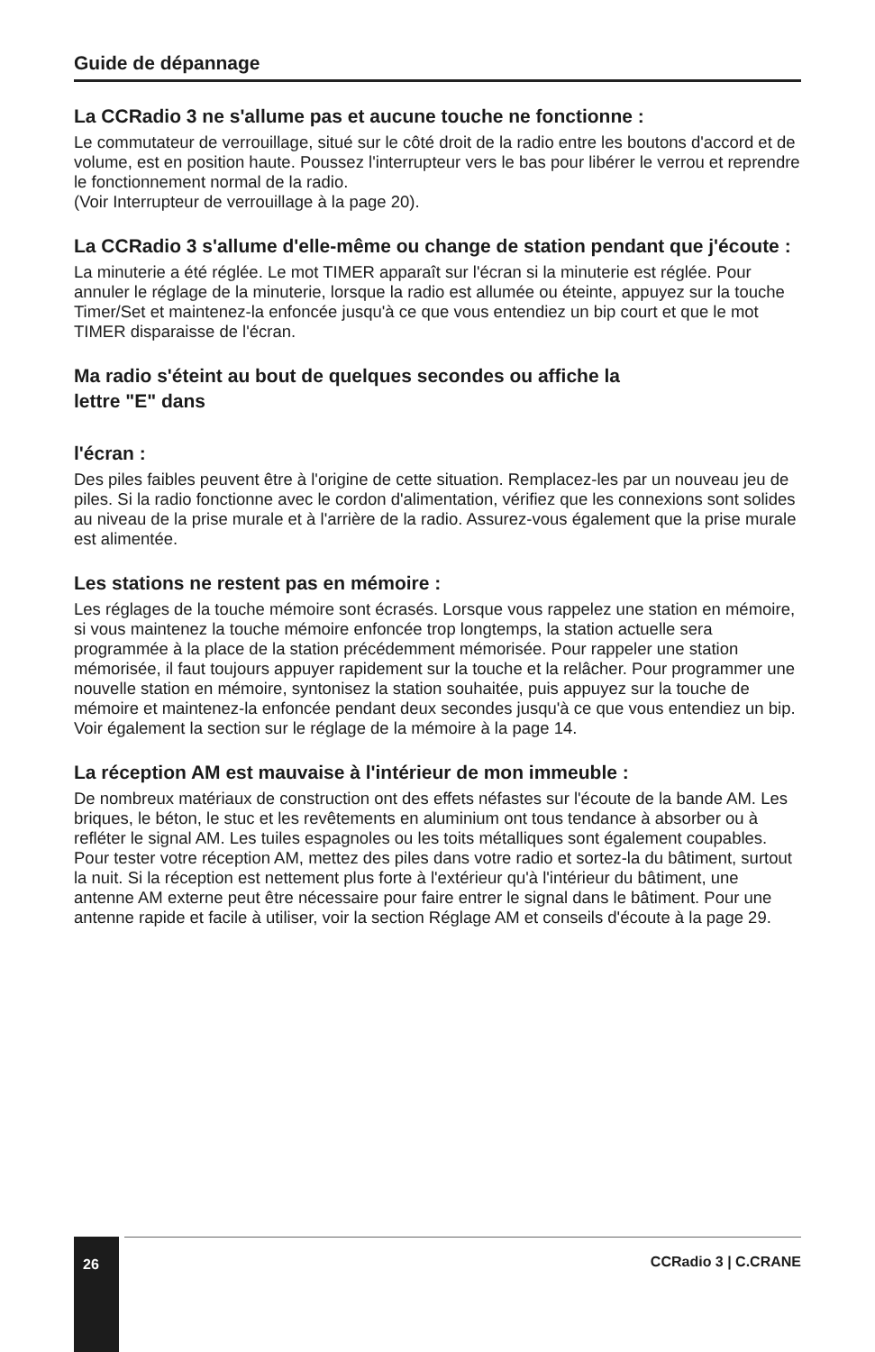Guide de dépannage
La CCRadio 3 ne s'allume pas et aucune touche ne fonctionne :
Le commutateur de verrouillage, situé sur le côté droit de la radio entre les boutons d'accord et de volume, est en position haute. Poussez l'interrupteur vers le bas pour libérer le verrou et reprendre le fonctionnement normal de la radio.
(Voir Interrupteur de verrouillage à la page 20).
La CCRadio 3 s'allume d'elle-même ou change de station pendant que j'écoute :
La minuterie a été réglée. Le mot TIMER apparaît sur l'écran si la minuterie est réglée. Pour annuler le réglage de la minuterie, lorsque la radio est allumée ou éteinte, appuyez sur la touche Timer/Set et maintenez-la enfoncée jusqu'à ce que vous entendiez un bip court et que le mot TIMER disparaisse de l'écran.
Ma radio s'éteint au bout de quelques secondes ou affiche la
lettre "E" dans
l'écran :
Des piles faibles peuvent être à l'origine de cette situation. Remplacez-les par un nouveau jeu de piles. Si la radio fonctionne avec le cordon d'alimentation, vérifiez que les connexions sont solides au niveau de la prise murale et à l'arrière de la radio. Assurez-vous également que la prise murale est alimentée.
Les stations ne restent pas en mémoire :
Les réglages de la touche mémoire sont écrasés. Lorsque vous rappelez une station en mémoire, si vous maintenez la touche mémoire enfoncée trop longtemps, la station actuelle sera programmée à la place de la station précédemment mémorisée. Pour rappeler une station mémorisée, il faut toujours appuyer rapidement sur la touche et la relâcher. Pour programmer une nouvelle station en mémoire, syntonisez la station souhaitée, puis appuyez sur la touche de mémoire et maintenez-la enfoncée pendant deux secondes jusqu'à ce que vous entendiez un bip. Voir également la section sur le réglage de la mémoire à la page 14.
La réception AM est mauvaise à l'intérieur de mon immeuble :
De nombreux matériaux de construction ont des effets néfastes sur l'écoute de la bande AM. Les briques, le béton, le stuc et les revêtements en aluminium ont tous tendance à absorber ou à refléter le signal AM. Les tuiles espagnoles ou les toits métalliques sont également coupables. Pour tester votre réception AM, mettez des piles dans votre radio et sortez-la du bâtiment, surtout la nuit. Si la réception est nettement plus forte à l'extérieur qu'à l'intérieur du bâtiment, une antenne AM externe peut être nécessaire pour faire entrer le signal dans le bâtiment. Pour une antenne rapide et facile à utiliser, voir la section Réglage AM et conseils d'écoute à la page 29.
26
CCRadio 3 | C.CRANE